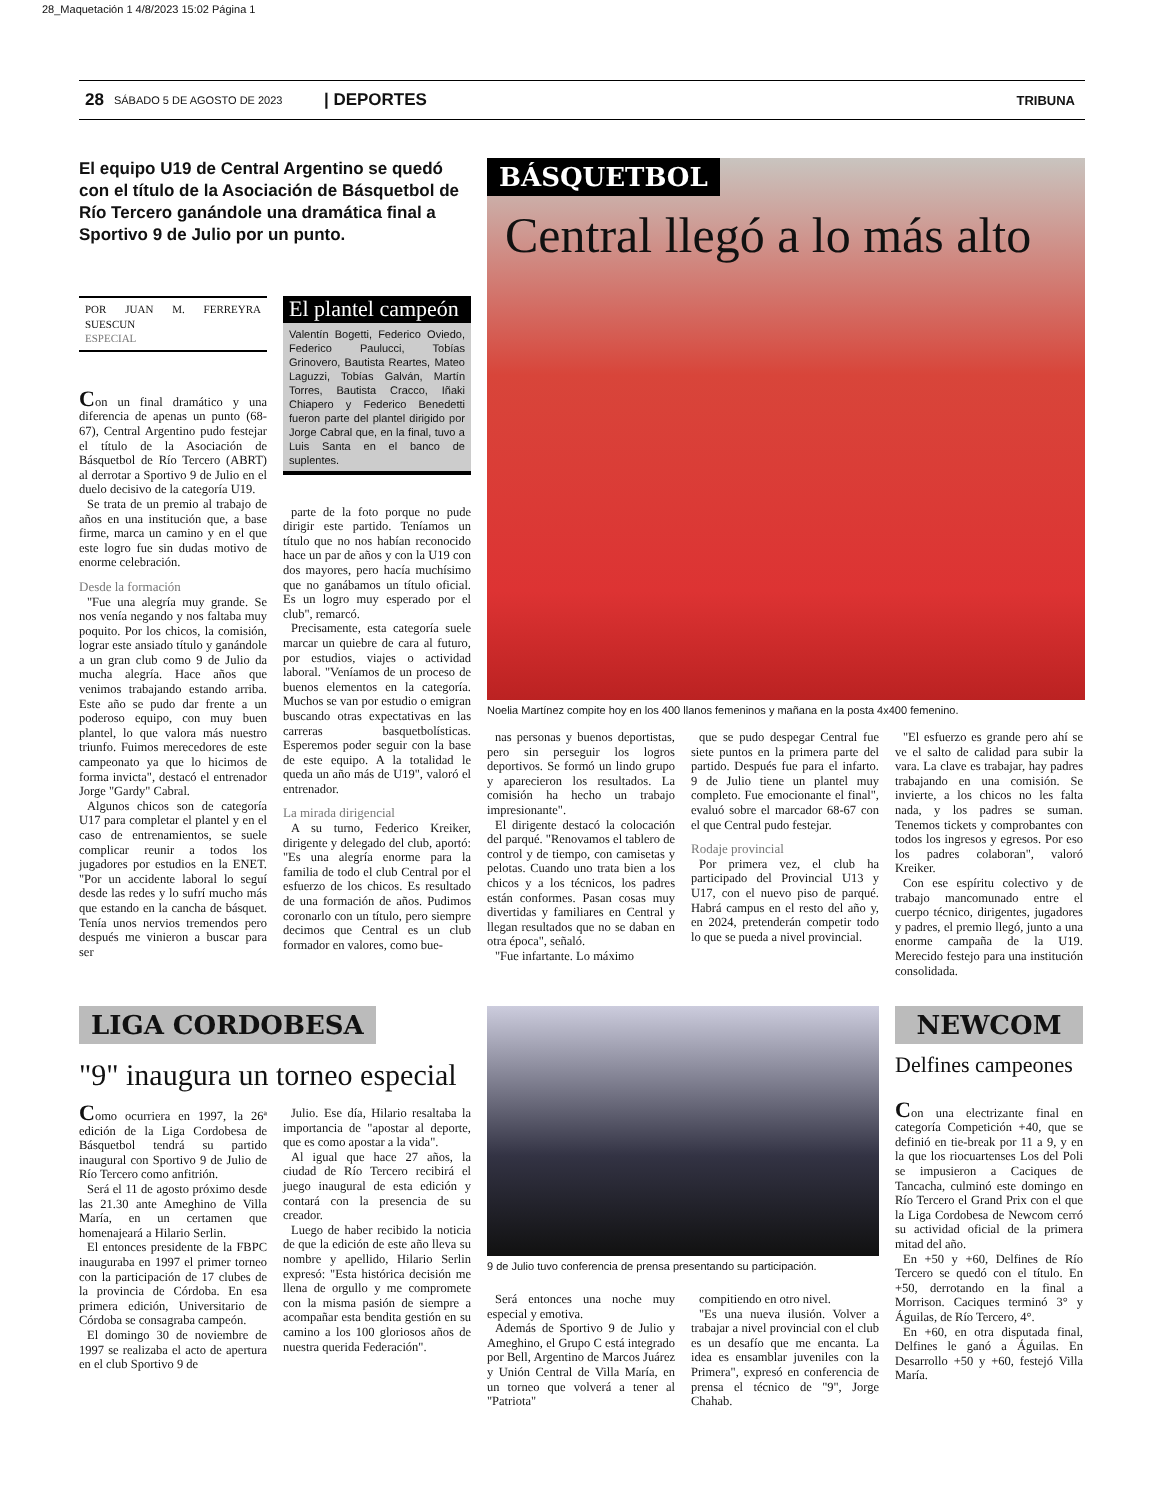28_Maquetación 1 4/8/2023 15:02 Página 1
28 SÁBADO 5 DE AGOSTO DE 2023 | DEPORTES TRIBUNA
El equipo U19 de Central Argentino se quedó con el título de la Asociación de Básquetbol de Río Tercero ganándole una dramática final a Sportivo 9 de Julio por un punto.
POR JUAN M. FERREYRA SUESCUN
ESPECIAL
Con un final dramático y una diferencia de apenas un punto (68-67), Central Argentino pudo festejar el título de la Asociación de Básquetbol de Río Tercero (ABRT) al derrotar a Sportivo 9 de Julio en el duelo decisivo de la categoría U19.
Se trata de un premio al trabajo de años en una institución que, a base firme, marca un camino y en el que este logro fue sin dudas motivo de enorme celebración.
Desde la formación
"Fue una alegría muy grande. Se nos venía negando y nos faltaba muy poquito. Por los chicos, la comisión, lograr este ansiado título y ganándole a un gran club como 9 de Julio da mucha alegría. Hace años que venimos trabajando estando arriba. Este año se pudo dar frente a un poderoso equipo, con muy buen plantel, lo que valora más nuestro triunfo. Fuimos merecedores de este campeonato ya que lo hicimos de forma invicta", destacó el entrenador Jorge "Gardy" Cabral.
Algunos chicos son de categoría U17 para completar el plantel y en el caso de entrenamientos, se suele complicar reunir a todos los jugadores por estudios en la ENET. "Por un accidente laboral lo seguí desde las redes y lo sufrí mucho más que estando en la cancha de básquet. Tenía unos nervios tremendos pero después me vinieron a buscar para ser
El plantel campeón
Valentín Bogetti, Federico Oviedo, Federico Paulucci, Tobías Grinovero, Bautista Reartes, Mateo Laguzzi, Tobías Galván, Martín Torres, Bautista Cracco, Iñaki Chiapero y Federico Benedetti fueron parte del plantel dirigido por Jorge Cabral que, en la final, tuvo a Luis Santa en el banco de suplentes.
parte de la foto porque no pude dirigir este partido. Teníamos un título que no nos habían reconocido hace un par de años y con la U19 con dos mayores, pero hacía muchísimo que no ganábamos un título oficial. Es un logro muy esperado por el club", remarcó.
Precisamente, esta categoría suele marcar un quiebre de cara al futuro, por estudios, viajes o actividad laboral. "Veníamos de un proceso de buenos elementos en la categoría. Muchos se van por estudio o emigran buscando otras expectativas en las carreras basquetbolísticas. Esperemos poder seguir con la base de este equipo. A la totalidad le queda un año más de U19", valoró el entrenador.
La mirada dirigencial
A su turno, Federico Kreiker, dirigente y delegado del club, aportó: "Es una alegría enorme para la familia de todo el club Central por el esfuerzo de los chicos. Es resultado de una formación de años. Pudimos coronarlo con un título, pero siempre decimos que Central es un club formador en valores, como bue-
BÁSQUETBOL
Central llegó a lo más alto
Noelia Martínez compite hoy en los 400 llanos femeninos y mañana en la posta 4x400 femenino.
nas personas y buenos deportistas, pero sin perseguir los logros deportivos. Se formó un lindo grupo y aparecieron los resultados. La comisión ha hecho un trabajo impresionante".
El dirigente destacó la colocación del parqué. "Renovamos el tablero de control y de tiempo, con camisetas y pelotas. Cuando uno trata bien a los chicos y a los técnicos, los padres están conformes. Pasan cosas muy divertidas y familiares en Central y llegan resultados que no se daban en otra época", señaló.
"Fue infartante. Lo máximo
que se pudo despegar Central fue siete puntos en la primera parte del partido. Después fue para el infarto. 9 de Julio tiene un plantel muy completo. Fue emocionante el final", evaluó sobre el marcador 68-67 con el que Central pudo festejar.
Rodaje provincial
Por primera vez, el club ha participado del Provincial U13 y U17, con el nuevo piso de parqué. Habrá campus en el resto del año y, en 2024, pretenderán competir todo lo que se pueda a nivel provincial.
"El esfuerzo es grande pero ahí se ve el salto de calidad para subir la vara. La clave es trabajar, hay padres trabajando en una comisión. Se invierte, a los chicos no les falta nada, y los padres se suman. Tenemos tickets y comprobantes con todos los ingresos y egresos. Por eso los padres colaboran", valoró Kreiker.
Con ese espíritu colectivo y de trabajo mancomunado entre el cuerpo técnico, dirigentes, jugadores y padres, el premio llegó, junto a una enorme campaña de la U19. Merecido festejo para una institución consolidada.
LIGA CORDOBESA
"9" inaugura un torneo especial
Como ocurriera en 1997, la 26ª edición de la Liga Cordobesa de Básquetbol tendrá su partido inaugural con Sportivo 9 de Julio de Río Tercero como anfitrión.
Será el 11 de agosto próximo desde las 21.30 ante Ameghino de Villa María, en un certamen que homenajeará a Hilario Serlin.
El entonces presidente de la FBPC inauguraba en 1997 el primer torneo con la participación de 17 clubes de la provincia de Córdoba. En esa primera edición, Universitario de Córdoba se consagraba campeón.
El domingo 30 de noviembre de 1997 se realizaba el acto de apertura en el club Sportivo 9 de
Julio. Ese día, Hilario resaltaba la importancia de "apostar al deporte, que es como apostar a la vida".
Al igual que hace 27 años, la ciudad de Río Tercero recibirá el juego inaugural de esta edición y contará con la presencia de su creador.
Luego de haber recibido la noticia de que la edición de este año lleva su nombre y apellido, Hilario Serlin expresó: "Esta histórica decisión me llena de orgullo y me compromete con la misma pasión de siempre a acompañar esta bendita gestión en su camino a los 100 gloriosos años de nuestra querida Federación".
9 de Julio tuvo conferencia de prensa presentando su participación.
Será entonces una noche muy especial y emotiva.
Además de Sportivo 9 de Julio y Ameghino, el Grupo C está integrado por Bell, Argentino de Marcos Juárez y Unión Central de Villa María, en un torneo que volverá a tener al "Patriota"
compitiendo en otro nivel.
"Es una nueva ilusión. Volver a trabajar a nivel provincial con el club es un desafío que me encanta. La idea es ensamblar juveniles con la Primera", expresó en conferencia de prensa el técnico de "9", Jorge Chahab.
NEWCOM
Delfines campeones
Con una electrizante final en categoría Competición +40, que se definió en tie-break por 11 a 9, y en la que los riocuartenses Los del Poli se impusieron a Caciques de Tancacha, culminó este domingo en Río Tercero el Grand Prix con el que la Liga Cordobesa de Newcom cerró su actividad oficial de la primera mitad del año.
En +50 y +60, Delfines de Río Tercero se quedó con el título. En +50, derrotando en la final a Morrison. Caciques terminó 3° y Águilas, de Río Tercero, 4°.
En +60, en otra disputada final, Delfines le ganó a Águilas. En Desarrollo +50 y +60, festejó Villa María.